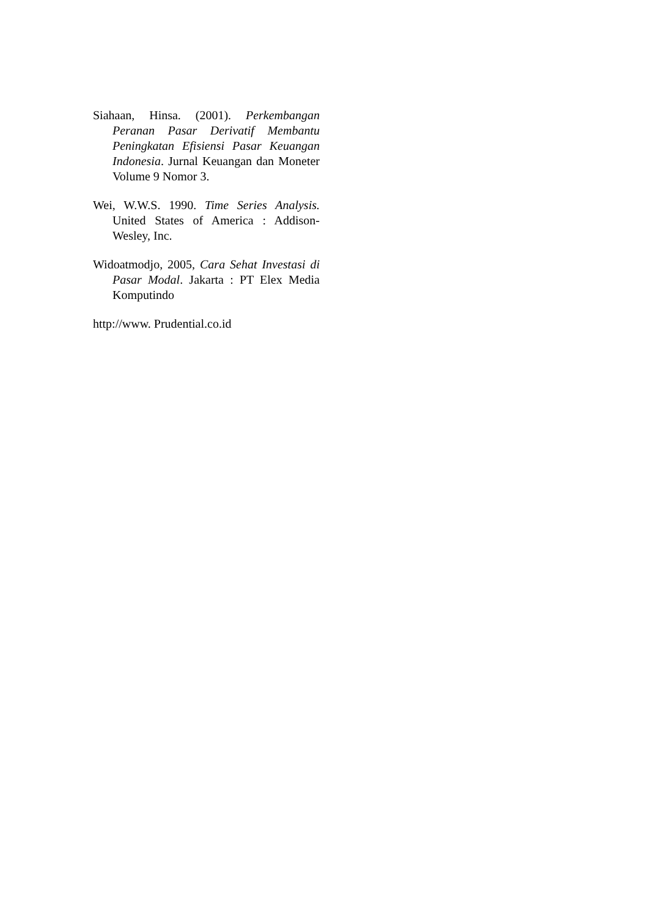Siahaan, Hinsa. (2001). Perkembangan Peranan Pasar Derivatif Membantu Peningkatan Efisiensi Pasar Keuangan Indonesia. Jurnal Keuangan dan Moneter Volume 9 Nomor 3.
Wei, W.W.S. 1990. Time Series Analysis. United States of America : Addison-Wesley, Inc.
Widoatmodjo, 2005, Cara Sehat Investasi di Pasar Modal. Jakarta : PT Elex Media Komputindo
http://www. Prudential.co.id